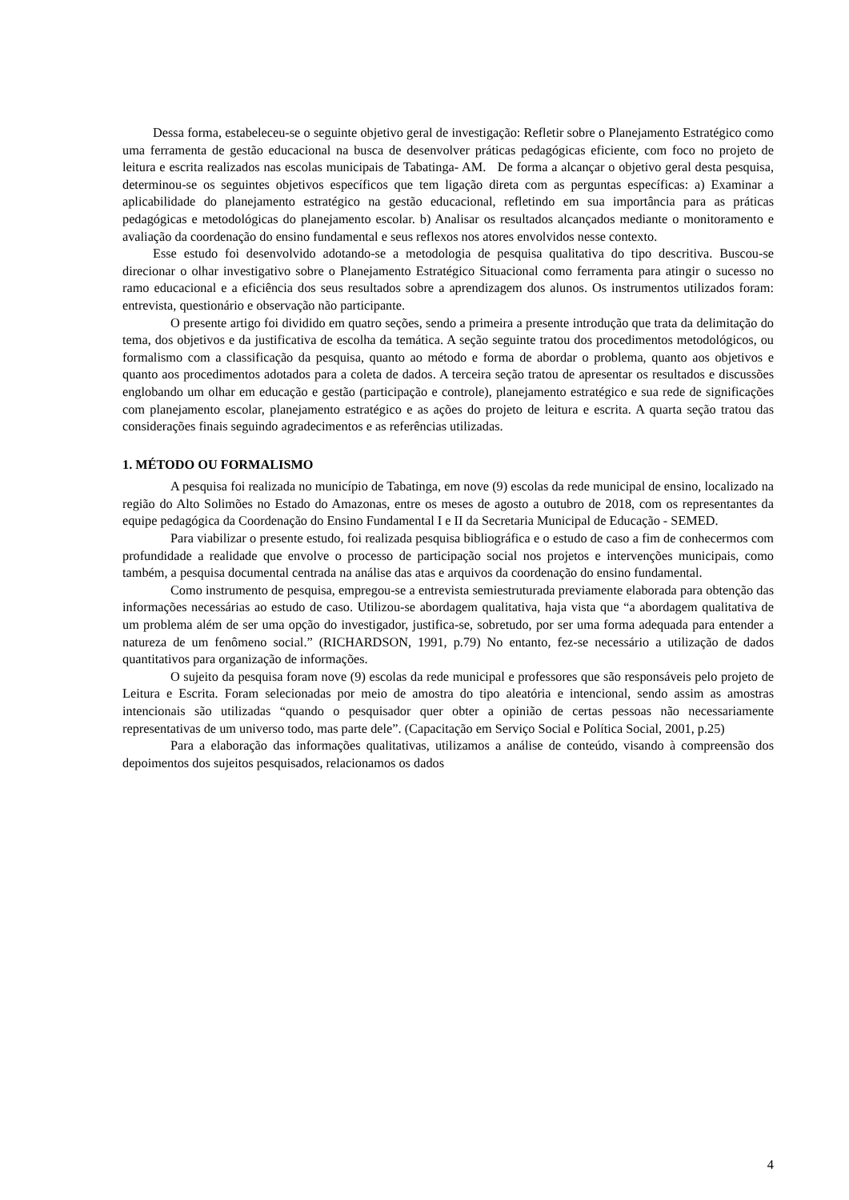Dessa forma, estabeleceu-se o seguinte objetivo geral de investigação: Refletir sobre o Planejamento Estratégico como uma ferramenta de gestão educacional na busca de desenvolver práticas pedagógicas eficiente, com foco no projeto de leitura e escrita realizados nas escolas municipais de Tabatinga- AM. De forma a alcançar o objetivo geral desta pesquisa, determinou-se os seguintes objetivos específicos que tem ligação direta com as perguntas específicas: a) Examinar a aplicabilidade do planejamento estratégico na gestão educacional, refletindo em sua importância para as práticas pedagógicas e metodológicas do planejamento escolar. b) Analisar os resultados alcançados mediante o monitoramento e avaliação da coordenação do ensino fundamental e seus reflexos nos atores envolvidos nesse contexto.
Esse estudo foi desenvolvido adotando-se a metodologia de pesquisa qualitativa do tipo descritiva. Buscou-se direcionar o olhar investigativo sobre o Planejamento Estratégico Situacional como ferramenta para atingir o sucesso no ramo educacional e a eficiência dos seus resultados sobre a aprendizagem dos alunos. Os instrumentos utilizados foram: entrevista, questionário e observação não participante.
O presente artigo foi dividido em quatro seções, sendo a primeira a presente introdução que trata da delimitação do tema, dos objetivos e da justificativa de escolha da temática. A seção seguinte tratou dos procedimentos metodológicos, ou formalismo com a classificação da pesquisa, quanto ao método e forma de abordar o problema, quanto aos objetivos e quanto aos procedimentos adotados para a coleta de dados. A terceira seção tratou de apresentar os resultados e discussões englobando um olhar em educação e gestão (participação e controle), planejamento estratégico e sua rede de significações com planejamento escolar, planejamento estratégico e as ações do projeto de leitura e escrita. A quarta seção tratou das considerações finais seguindo agradecimentos e as referências utilizadas.
1. MÉTODO OU FORMALISMO
A pesquisa foi realizada no município de Tabatinga, em nove (9) escolas da rede municipal de ensino, localizado na região do Alto Solimões no Estado do Amazonas, entre os meses de agosto a outubro de 2018, com os representantes da equipe pedagógica da Coordenação do Ensino Fundamental I e II da Secretaria Municipal de Educação - SEMED.
Para viabilizar o presente estudo, foi realizada pesquisa bibliográfica e o estudo de caso a fim de conhecermos com profundidade a realidade que envolve o processo de participação social nos projetos e intervenções municipais, como também, a pesquisa documental centrada na análise das atas e arquivos da coordenação do ensino fundamental.
Como instrumento de pesquisa, empregou-se a entrevista semiestruturada previamente elaborada para obtenção das informações necessárias ao estudo de caso. Utilizou-se abordagem qualitativa, haja vista que “a abordagem qualitativa de um problema além de ser uma opção do investigador, justifica-se, sobretudo, por ser uma forma adequada para entender a natureza de um fenômeno social.” (RICHARDSON, 1991, p.79) No entanto, fez-se necessário a utilização de dados quantitativos para organização de informações.
O sujeito da pesquisa foram nove (9) escolas da rede municipal e professores que são responsáveis pelo projeto de Leitura e Escrita. Foram selecionadas por meio de amostra do tipo aleatória e intencional, sendo assim as amostras intencionais são utilizadas “quando o pesquisador quer obter a opinião de certas pessoas não necessariamente representativas de um universo todo, mas parte dele”. (Capacitação em Serviço Social e Política Social, 2001, p.25)
Para a elaboração das informações qualitativas, utilizamos a análise de conteúdo, visando à compreensão dos depoimentos dos sujeitos pesquisados, relacionamos os dados
4